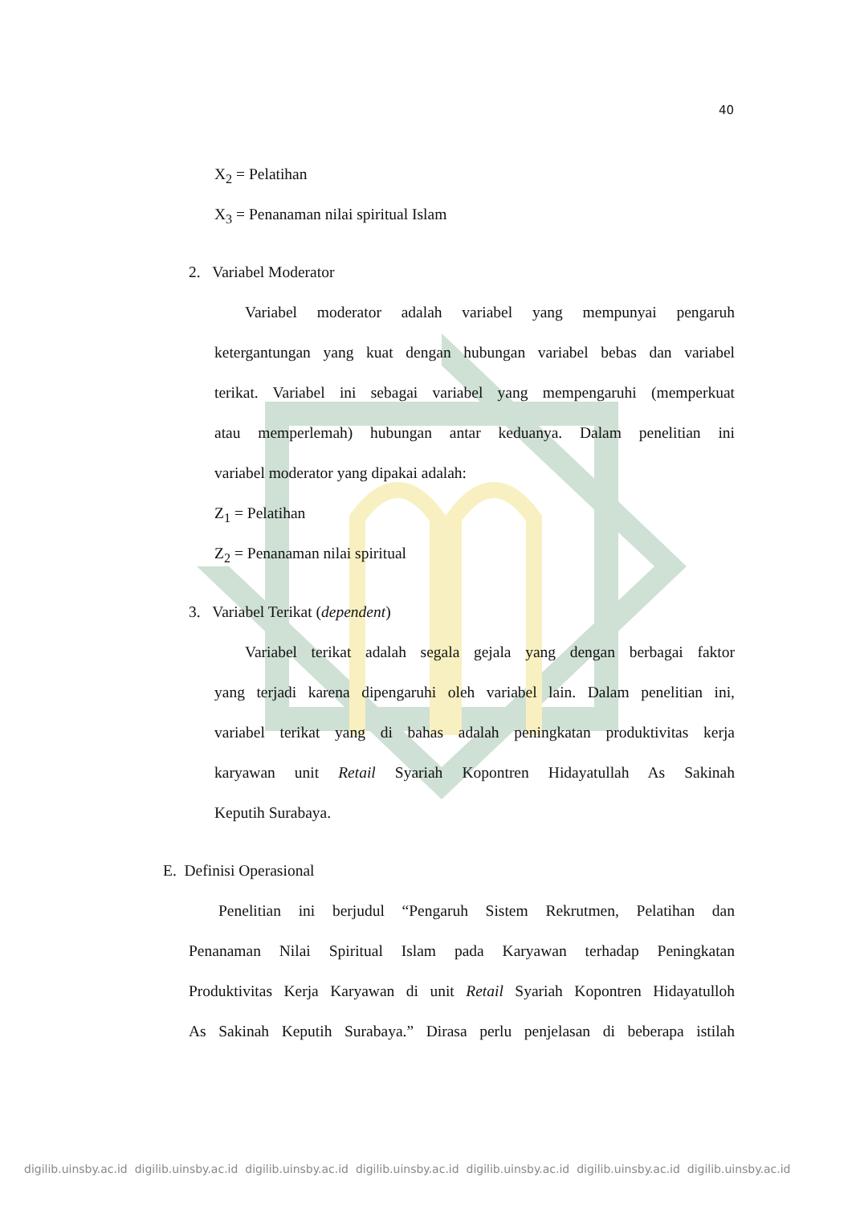40
X<sub>2</sub> = Pelatihan
X<sub>3</sub> = Penanaman nilai spiritual Islam
2. Variabel Moderator
Variabel moderator adalah variabel yang mempunyai pengaruh
ketergantungan yang kuat dengan hubungan variabel bebas dan variabel
terikat. Variabel ini sebagai variabel yang mempengaruhi (memperkuat
atau memperlemah) hubungan antar keduanya. Dalam penelitian ini
variabel moderator yang dipakai adalah:
Z<sub>1</sub> = Pelatihan
Z<sub>2</sub> = Penanaman nilai spiritual
3. Variabel Terikat (dependent)
Variabel terikat adalah segala gejala yang dengan berbagai faktor
yang terjadi karena dipengaruhi oleh variabel lain. Dalam penelitian ini,
variabel terikat yang di bahas adalah peningkatan produktivitas kerja
karyawan unit Retail Syariah Kopontren Hidayatullah As Sakinah
Keputih Surabaya.
E. Definisi Operasional
Penelitian ini berjudul “Pengaruh Sistem Rekrutmen, Pelatihan dan
Penanaman Nilai Spiritual Islam pada Karyawan terhadap Peningkatan
Produktivitas Kerja Karyawan di unit Retail Syariah Kopontren Hidayatulloh
As Sakinah Keputih Surabaya.” Dirasa perlu penjelasan di beberapa istilah
digilib.uinsby.ac.id digilib.uinsby.ac.id digilib.uinsby.ac.id digilib.uinsby.ac.id digilib.uinsby.ac.id digilib.uinsby.ac.id digilib.uinsby.ac.id